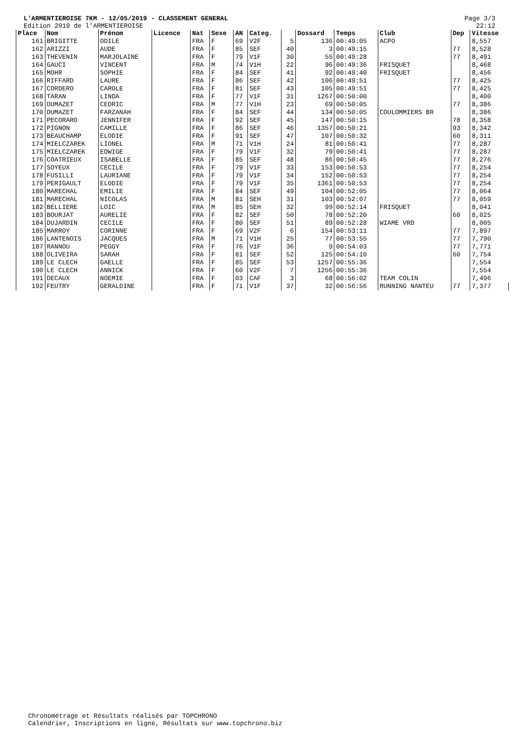L'ARMENTIEROISE 7KM - 12/05/2019 - CLASSEMENT GENERAL
Edition 2019 de l'ARMENTIEROISE
Page 3/3
22:12
| Place | Nom | Prénom | Licence | Nat | Sexe | AN | Categ. | | Dossard | Temps | Club | Dep | Vitesse |
| --- | --- | --- | --- | --- | --- | --- | --- | --- | --- | --- | --- | --- | --- |
| 161 | BRIGITTE | ODILE | | FRA | F | 69 | V2F | 5 | 136 | 00:49:05 | ACPO | | 8,557 |
| 162 | ARIZZI | AUDE | | FRA | F | 85 | SEF | 40 | 3 | 00:49:15 | | 77 | 8,528 |
| 163 | THEVENIN | MARJOLAINE | | FRA | F | 79 | V1F | 30 | 55 | 00:49:28 | | 77 | 8,491 |
| 164 | GAUCI | VINCENT | | FRA | M | 74 | V1H | 22 | 96 | 00:49:36 | FRISQUET | | 8,468 |
| 165 | MOHR | SOPHIE | | FRA | F | 84 | SEF | 41 | 92 | 00:49:40 | FRISQUET | | 8,456 |
| 166 | RIFFARD | LAURE | | FRA | F | 86 | SEF | 42 | 106 | 00:49:51 | | 77 | 8,425 |
| 167 | CORDERO | CAROLE | | FRA | F | 81 | SEF | 43 | 105 | 00:49:51 | | 77 | 8,425 |
| 168 | TARAN | LINDA | | FRA | F | 77 | V1F | 31 | 1267 | 00:50:00 | | | 8,400 |
| 169 | DUMAZET | CEDRIC | | FRA | M | 77 | V1H | 23 | 69 | 00:50:05 | | 77 | 8,386 |
| 170 | DUMAZET | FARZANAH | | FRA | F | 84 | SEF | 44 | 134 | 00:50:05 | COULOMMIERS BR | | 8,386 |
| 171 | PECORARO | JENNIFER | | FRA | F | 92 | SEF | 45 | 147 | 00:50:15 | | 78 | 8,358 |
| 172 | PIGNON | CAMILLE | | FRA | F | 86 | SEF | 46 | 1357 | 00:50:21 | | 93 | 8,342 |
| 173 | BEAUCHAMP | ELODIE | | FRA | F | 91 | SEF | 47 | 107 | 00:50:32 | | 60 | 8,311 |
| 174 | MIELCZAREK | LIONEL | | FRA | M | 71 | V1H | 24 | 81 | 00:50:41 | | 77 | 8,287 |
| 175 | MIELCZAREK | EDWIGE | | FRA | F | 79 | V1F | 32 | 79 | 00:50:41 | | 77 | 8,287 |
| 176 | COATRIEUX | ISABELLE | | FRA | F | 85 | SEF | 48 | 86 | 00:50:45 | | 77 | 8,276 |
| 177 | SOYEUX | CECILE | | FRA | F | 79 | V1F | 33 | 153 | 00:50:53 | | 77 | 8,254 |
| 178 | FUSILLI | LAURIANE | | FRA | F | 79 | V1F | 34 | 152 | 00:50:53 | | 77 | 8,254 |
| 179 | PERIGAULT | ELODIE | | FRA | F | 79 | V1F | 35 | 1361 | 00:50:53 | | 77 | 8,254 |
| 180 | MARECHAL | EMILIE | | FRA | F | 84 | SEF | 49 | 104 | 00:52:05 | | 77 | 8,064 |
| 181 | MARECHAL | NICOLAS | | FRA | M | 81 | SEH | 31 | 103 | 00:52:07 | | 77 | 8,059 |
| 182 | BELLIERE | LOIC | | FRA | M | 85 | SEH | 32 | 99 | 00:52:14 | FRISQUET | | 8,041 |
| 183 | BOURJAT | AURELIE | | FRA | F | 82 | SEF | 50 | 78 | 00:52:20 | | 60 | 8,025 |
| 184 | DUJARDIN | CECILE | | FRA | F | 80 | SEF | 51 | 89 | 00:52:28 | WIAME VRD | | 8,005 |
| 185 | MARROY | CORINNE | | FRA | F | 69 | V2F | 6 | 154 | 00:53:11 | | 77 | 7,897 |
| 186 | LANTENOIS | JACQUES | | FRA | M | 71 | V1H | 25 | 77 | 00:53:55 | | 77 | 7,790 |
| 187 | RANNOU | PEGGY | | FRA | F | 76 | V1F | 36 | 9 | 00:54:03 | | 77 | 7,771 |
| 188 | OLIVEIRA | SARAH | | FRA | F | 81 | SEF | 52 | 125 | 00:54:10 | | 60 | 7,754 |
| 189 | LE CLECH | GAELLE | | FRA | F | 85 | SEF | 53 | 1257 | 00:55:36 | | | 7,554 |
| 190 | LE CLECH | ANNICK | | FRA | F | 60 | V2F | 7 | 1256 | 00:55:36 | | | 7,554 |
| 191 | DECAUX | NOEMIE | | FRA | F | 03 | CAF | 3 | 68 | 00:56:02 | TEAM COLIN | | 7,496 |
| 192 | FEUTRY | GERALDINE | | FRA | F | 71 | V1F | 37 | 32 | 00:56:56 | RUNNING NANTEU | 77 | 7,377 |
Chronométrage et Résultats réalisés par TOPCHRONO
Calendrier, Inscriptions en ligne, Résultats sur www.topchrono.biz